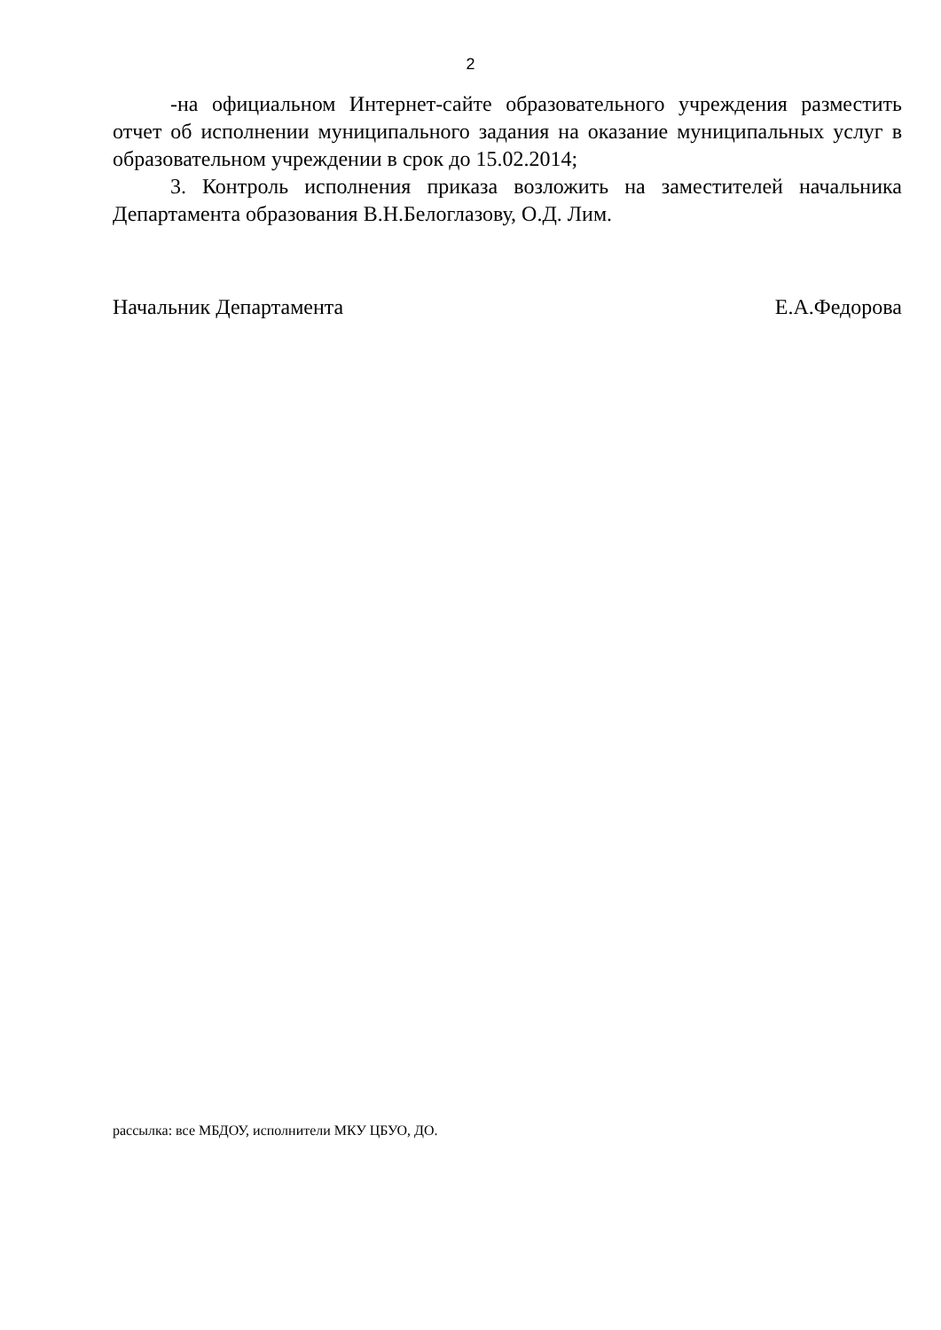2
-на официальном Интернет-сайте образовательного учреждения разместить отчет об исполнении муниципального задания на оказание муниципальных услуг в образовательном учреждении в срок до 15.02.2014;
3. Контроль исполнения приказа возложить на заместителей начальника Департамента образования В.Н.Белоглазову, О.Д. Лим.
Начальник Департамента Е.А.Федорова
рассылка: все МБДОУ, исполнители МКУ ЦБУО, ДО.